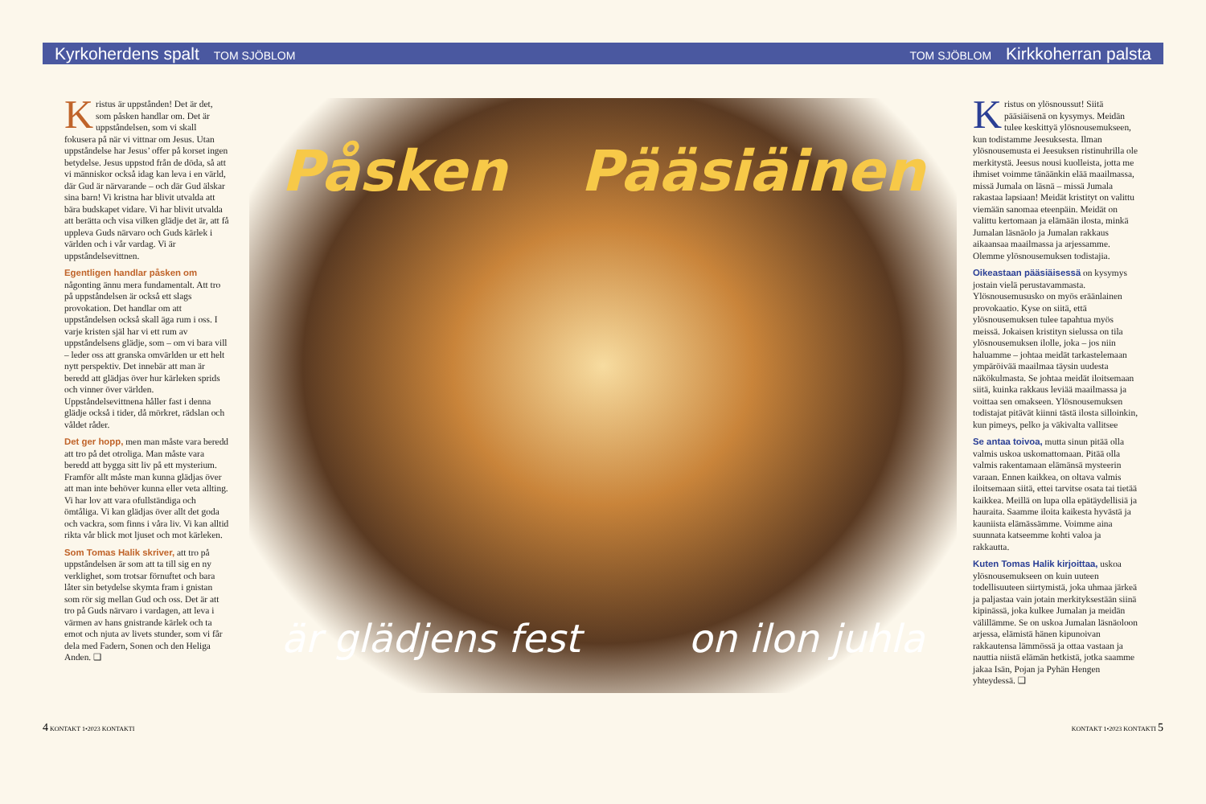Kyrkoherdens spalt TOM SJÖBLOM
TOM SJÖBLOM Kirkkoherran palsta
Kristus är uppstånden! Det är det, som påsken handlar om. Det är uppståndelsen, som vi skall fokusera på när vi vittnar om Jesus. Utan uppståndelse har Jesus’ offer på korset ingen betydelse. Jesus uppstod från de döda, så att vi människor också idag kan leva i en värld, där Gud är närvarande – och där Gud älskar sina barn! Vi kristna har blivit utvalda att bära budskapet vidare. Vi har blivit utvalda att berätta och visa vilken glädje det är, att få uppleva Guds närvaro och Guds kärlek i världen och i vår vardag. Vi är uppståndelsevittnen.
Egentligen handlar påsken om någonting ännu mera fundamentalt. Att tro på uppståndelsen är också ett slags provokation. Det handlar om att uppståndelsen också skall äga rum i oss. I varje kristen själ har vi ett rum av uppståndelsens glädje, som – om vi bara vill – leder oss att granska omvärlden ur ett helt nytt perspektiv. Det innebär att man är beredd att glädjas över hur kärleken sprids och vinner över världen. Uppståndelsevittnena håller fast i denna glädje också i tider, då mörkret, rädslan och våldet råder.
Det ger hopp, men man måste vara beredd att tro på det otroliga. Man måste vara beredd att bygga sitt liv på ett mysterium. Framför allt måste man kunna glädjas över att man inte behöver kunna eller veta allting. Vi har lov att vara ofullständiga och ömtåliga. Vi kan glädjas över allt det goda och vackra, som finns i våra liv. Vi kan alltid rikta vår blick mot ljuset och mot kärleken.
Som Tomas Halik skriver, att tro på uppståndelsen är som att ta till sig en ny verklighet, som trotsar förnuftet och bara låter sin betydelse skymta fram i gnistan som rör sig mellan Gud och oss. Det är att tro på Guds närvaro i vardagen, att leva i värmen av hans gnistrande kärlek och ta emot och njuta av livets stunder, som vi får dela med Fadern, Sonen och den Heliga Anden. ❑
Påsken Pääsiäinen
är glädjens fest on ilon juhla
Kristus on ylösnoussut! Siitä pääsiäisenä on kysymys. Meidän tulee keskittyä ylösnousemukseen, kun todistamme Jeesuksesta. Ilman ylösnousemusta ei Jeesuksen ristinuhrilla ole merkitystä. Jeesus nousi kuolleista, jotta me ihmiset voimme tänäänkin elää maailmassa, missä Jumala on läsnä – missä Jumala rakastaa lapsiaan! Meidät kristityt on valittu viemään sanomaa eteenpäin. Meidät on valittu kertomaan ja elämään ilosta, minkä Jumalan läsnäolo ja Jumalan rakkaus aikaansaa maailmassa ja arjessamme. Olemme ylösnousemuksen todistajia.
Oikeastaan pääsiäisessä on kysymys jostain vielä perustavammasta. Ylösnousemususko on myös eräänlainen provokaatio. Kyse on siitä, että ylösnousemuksen tulee tapahtua myös meissä. Jokaisen kristityn sielussa on tila ylösnousemuksen ilolle, joka – jos niin haluamme – johtaa meidät tarkastelemaan ympäröivää maailmaa täysin uudesta näkökulmasta. Se johtaa meidät iloitsemaan siitä, kuinka rakkaus leviää maailmassa ja voittaa sen omakseen. Ylösnousemuksen todistajat pitävät kiinni tästä ilosta silloinkin, kun pimeys, pelko ja väkivalta vallitsee
Se antaa toivoa, mutta sinun pitää olla valmis uskoa uskomattomaan. Pitää olla valmis rakentamaan elämänsä mysteerin varaan. Ennen kaikkea, on oltava valmis iloitsemaan siitä, ettei tarvitse osata tai tietää kaikkea. Meillä on lupa olla epätäydellisiä ja hauraita. Saamme iloita kaikesta hyvästä ja kauniista elämässämme. Voimme aina suunnata katseemme kohti valoa ja rakkautta.
Kuten Tomas Halik kirjoittaa, uskoa ylösnousemukseen on kuin uuteen todellisuuteen siirtymistä, joka uhmaa järkeä ja paljastaa vain jotain merkityksestään siinä kipinässä, joka kulkee Jumalan ja meidän välillämme. Se on uskoa Jumalan läsnäoloon arjessa, elämistä hänen kipunoivan rakkautensa lämmössä ja ottaa vastaan ja nauttia niistä elämän hetkistä, jotka saamme jakaa Isän, Pojan ja Pyhän Hengen yhteydessä. ❑
4 KONTAKT 1•2023 KONTAKTI KONTAKT 1•2023 KONTAKTI 5